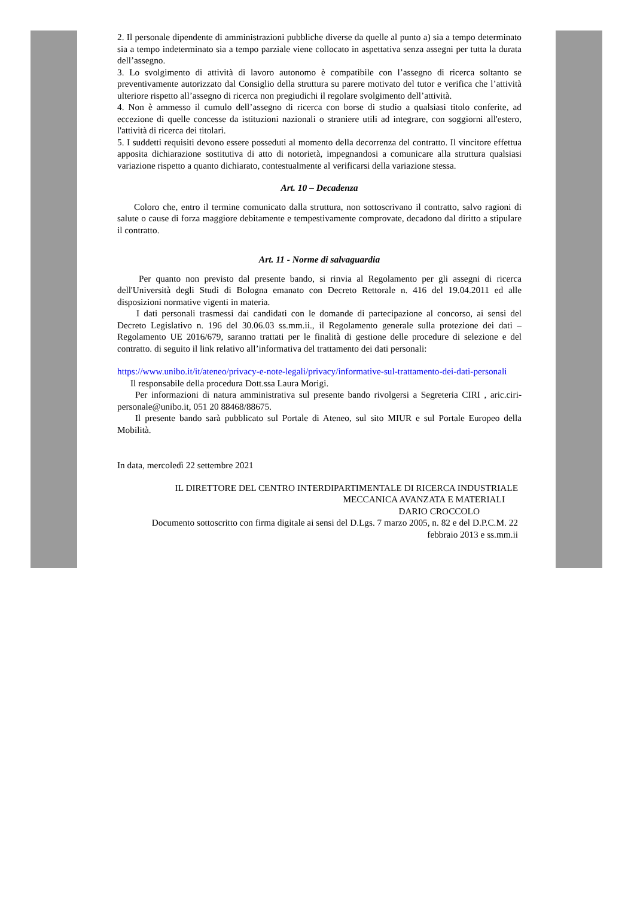2. Il personale dipendente di amministrazioni pubbliche diverse da quelle al punto a) sia a tempo determinato sia a tempo indeterminato sia a tempo parziale viene collocato in aspettativa senza assegni per tutta la durata dell’assegno.
3. Lo svolgimento di attività di lavoro autonomo è compatibile con l’assegno di ricerca soltanto se preventivamente autorizzato dal Consiglio della struttura su parere motivato del tutor e verifica che l’attività ulteriore rispetto all’assegno di ricerca non pregiudichi il regolare svolgimento dell’attività.
4. Non è ammesso il cumulo dell’assegno di ricerca con borse di studio a qualsiasi titolo conferite, ad eccezione di quelle concesse da istituzioni nazionali o straniere utili ad integrare, con soggiorni all'estero, l'attività di ricerca dei titolari.
5. I suddetti requisiti devono essere posseduti al momento della decorrenza del contratto. Il vincitore effettua apposita dichiarazione sostitutiva di atto di notorietà, impegnandosi a comunicare alla struttura qualsiasi variazione rispetto a quanto dichiarato, contestualmente al verificarsi della variazione stessa.
Art. 10 – Decadenza
Coloro che, entro il termine comunicato dalla struttura, non sottoscrivano il contratto, salvo ragioni di salute o cause di forza maggiore debitamente e tempestivamente comprovate, decadono dal diritto a stipulare il contratto.
Art. 11 - Norme di salvaguardia
Per quanto non previsto dal presente bando, si rinvia al Regolamento per gli assegni di ricerca dell'Università degli Studi di Bologna emanato con Decreto Rettorale n. 416 del 19.04.2011 ed alle disposizioni normative vigenti in materia.
I dati personali trasmessi dai candidati con le domande di partecipazione al concorso, ai sensi del Decreto Legislativo n. 196 del 30.06.03 ss.mm.ii., il Regolamento generale sulla protezione dei dati – Regolamento UE 2016/679, saranno trattati per le finalità di gestione delle procedure di selezione e del contratto. di seguito il link relativo all’informativa del trattamento dei dati personali:
https://www.unibo.it/it/ateneo/privacy-e-note-legali/privacy/informative-sul-trattamento-dei-dati-personali
Il responsabile della procedura Dott.ssa Laura Morigi.
Per informazioni di natura amministrativa sul presente bando rivolgersi a Segreteria CIRI , aric.ciri-personale@unibo.it, 051 20 88468/88675.
Il presente bando sarà pubblicato sul Portale di Ateneo, sul sito MIUR e sul Portale Europeo della Mobilità.
In data, mercoledì 22 settembre 2021
IL DIRETTORE DEL CENTRO INTERDIPARTIMENTALE DI RICERCA INDUSTRIALE
MECCANICA AVANZATA E MATERIALI
DARIO CROCCOLO
Documento sottoscritto con firma digitale ai sensi del D.Lgs. 7 marzo 2005, n. 82 e del D.P.C.M. 22
febbraio 2013 e ss.mm.ii